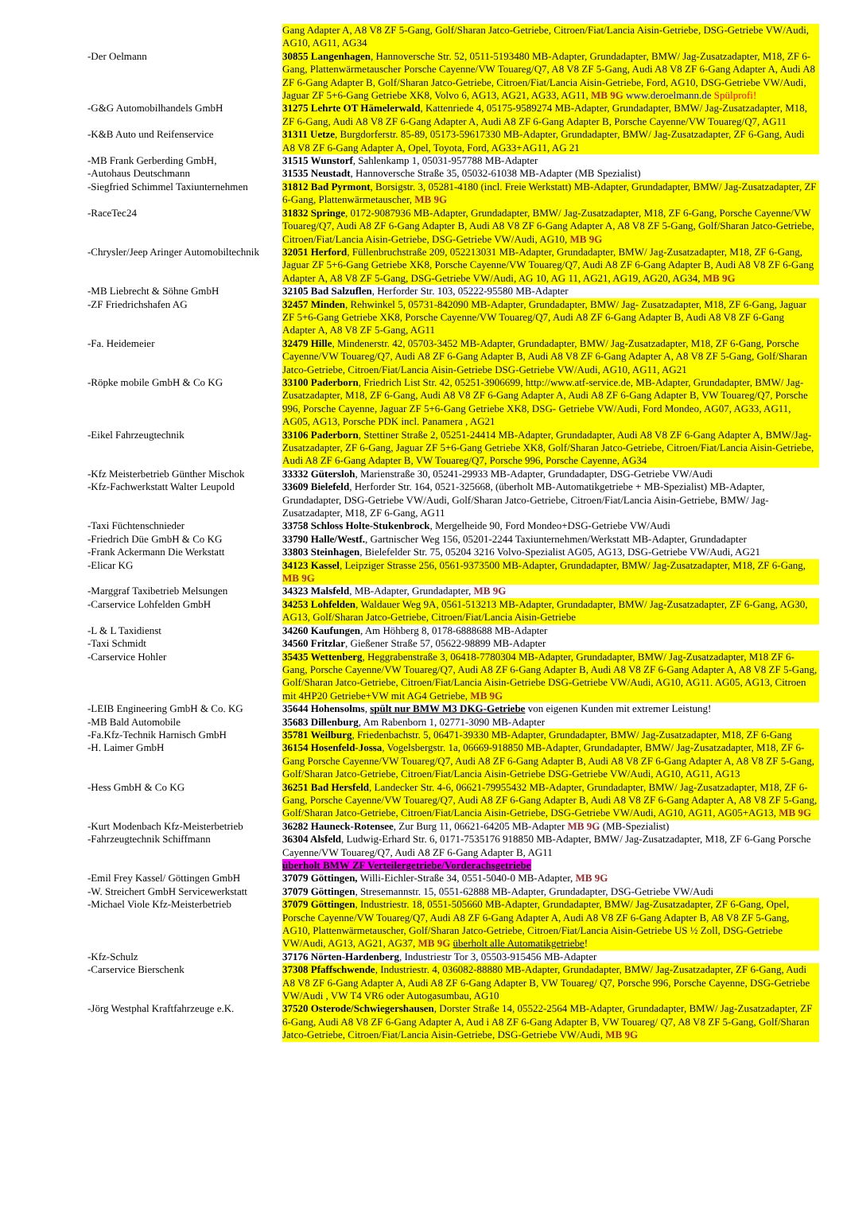| | Gang Adapter A, A8 V8 ZF 5-Gang, Golf/Sharan Jatco-Getriebe, Citroen/Fiat/Lancia Aisin-Getriebe, DSG-Getriebe VW/Audi, AG10, AG11, AG34 |
| -Der Oelmann | 30855 Langenhagen , Hannoversche Str. 52, 0511-5193480 MB-Adapter, Grundadapter, BMW/ Jag-Zusatzadapter, M18, ZF 6-Gang, Plattenwärmetauscher Porsche Cayenne/VW Touareg/Q7, A8 V8 ZF 5-Gang, Audi A8 V8 ZF 6-Gang Adapter A, Audi A8 ZF 6-Gang Adapter B, Golf/Sharan Jatco-Getriebe, Citroen/Fiat/Lancia Aisin-Getriebe, Ford, AG10, DSG-Getriebe VW/Audi, Jaguar ZF 5+6-Gang Getriebe XK8, Volvo 6, AG13, AG21, AG33, AG11, MB 9G www.deroelmann.de Spülprofi! |
| -G&G Automobilhandels GmbH | 31275 Lehrte OT Hämelerwald , Kattenriede 4, 05175-9589274 MB-Adapter, Grundadapter, BMW/ Jag-Zusatzadapter, M18, ZF 6-Gang, Audi A8 V8 ZF 6-Gang Adapter A, Audi A8 ZF 6-Gang Adapter B, Porsche Cayenne/VW Touareg/Q7, AG11 |
| -K&B Auto und Reifenservice | 31311 Uetze , Burgdorferstr. 85-89, 05173-59617330 MB-Adapter, Grundadapter, BMW/ Jag-Zusatzadapter, ZF 6-Gang, Audi A8 V8 ZF 6-Gang Adapter A, Opel, Toyota, Ford, AG33+AG11, AG 21 |
| -MB Frank Gerberding GmbH, | 31515 Wunstorf , Sahlenkamp 1, 05031-957788 MB-Adapter |
| -Autohaus Deutschmann | 31535 Neustadt , Hannoversche Straße 35, 05032-61038 MB-Adapter (MB Spezialist) |
| -Siegfried Schimmel Taxiunternehmen | 31812 Bad Pyrmont , Borsigstr. 3, 05281-4180 (incl. Freie Werkstatt) MB-Adapter, Grundadapter, BMW/ Jag-Zusatzadapter, ZF 6-Gang, Plattenwärmetauscher, MB 9G |
| -RaceTec24 | 31832 Springe , 0172-9087936 MB-Adapter, Grundadapter, BMW/ Jag-Zusatzadapter, M18, ZF 6-Gang, Porsche Cayenne/VW Touareg/Q7, Audi A8 ZF 6-Gang Adapter B, Audi A8 V8 ZF 6-Gang Adapter A, A8 V8 ZF 5-Gang, Golf/Sharan Jatco-Getriebe, Citroen/Fiat/Lancia Aisin-Getriebe, DSG-Getriebe VW/Audi, AG10, MB 9G |
| -Chrysler/Jeep Aringer Automobiltechnik | 32051 Herford , Füllenbruchstraße 209, 052213031 MB-Adapter, Grundadapter, BMW/ Jag-Zusatzadapter, M18, ZF 6-Gang, Jaguar ZF 5+6-Gang Getriebe XK8, Porsche Cayenne/VW Touareg/Q7, Audi A8 ZF 6-Gang Adapter B, Audi A8 V8 ZF 6-Gang Adapter A, A8 V8 ZF 5-Gang, DSG-Getriebe VW/Audi, AG 10, AG 11, AG21, AG19, AG20, AG34, MB 9G |
| -MB Liebrecht & Söhne GmbH | 32105 Bad Salzuflen , Herforder Str. 103, 05222-95580 MB-Adapter |
| -ZF Friedrichshafen AG | 32457 Minden , Rehwinkel 5, 05731-842090 MB-Adapter, Grundadapter, BMW/ Jag- Zusatzadapter, M18, ZF 6-Gang, Jaguar ZF 5+6-Gang Getriebe XK8, Porsche Cayenne/VW Touareg/Q7, Audi A8 ZF 6-Gang Adapter B, Audi A8 V8 ZF 6-Gang Adapter A, A8 V8 ZF 5-Gang, AG11 |
| -Fa. Heidemeier | 32479 Hille , Mindenerstr. 42, 05703-3452 MB-Adapter, Grundadapter, BMW/ Jag-Zusatzadapter, M18, ZF 6-Gang, Porsche Cayenne/VW Touareg/Q7, Audi A8 ZF 6-Gang Adapter B, Audi A8 V8 ZF 6-Gang Adapter A, A8 V8 ZF 5-Gang, Golf/Sharan Jatco-Getriebe, Citroen/Fiat/Lancia Aisin-Getriebe DSG-Getriebe VW/Audi, AG10, AG11, AG21 |
| -Röpke mobile GmbH & Co KG | 33100 Paderborn , Friedrich List Str. 42, 05251-3906699, http://www.atf-service.de, MB-Adapter, Grundadapter, BMW/ Jag-Zusatzadapter, M18, ZF 6-Gang, Audi A8 V8 ZF 6-Gang Adapter A, Audi A8 ZF 6-Gang Adapter B, VW Touareg/Q7, Porsche 996, Porsche Cayenne, Jaguar ZF 5+6-Gang Getriebe XK8, DSG- Getriebe VW/Audi, Ford Mondeo, AG07, AG33, AG11, AG05, AG13, Porsche PDK incl. Panamera , AG21 |
| -Eikel Fahrzeugtechnik | 33106 Paderborn , Stettiner Straße 2, 05251-24414 MB-Adapter, Grundadapter, Audi A8 V8 ZF 6-Gang Adapter A, BMW/Jag-Zusatzadapter, ZF 6-Gang, Jaguar ZF 5+6-Gang Getriebe XK8, Golf/Sharan Jatco-Getriebe, Citroen/Fiat/Lancia Aisin-Getriebe, Audi A8 ZF 6-Gang Adapter B, VW Touareg/Q7, Porsche 996, Porsche Cayenne, AG34 |
| -Kfz Meisterbetrieb Günther Mischok | 33332 Gütersloh , Marienstraße 30, 05241-29933 MB-Adapter, Grundadapter, DSG-Getriebe VW/Audi |
| -Kfz-Fachwerkstatt Walter Leupold | 33609 Bielefeld , Herforder Str. 164, 0521-325668, (überholt MB-Automatikgetriebe + MB-Spezialist) MB-Adapter, Grundadapter, DSG-Getriebe VW/Audi, Golf/Sharan Jatco-Getriebe, Citroen/Fiat/Lancia Aisin-Getriebe, BMW/ Jag-Zusatzadapter, M18, ZF 6-Gang, AG11 |
| -Taxi Füchtenschnieder | 33758 Schloss Holte-Stukenbrock , Mergelheide 90, Ford Mondeo + DSG-Getriebe VW/Audi |
| -Friedrich Düe GmbH & Co KG | 33790 Halle/Westf. , Gartnischer Weg 156, 05201-2244 Taxiunternehmen/Werkstatt MB-Adapter, Grundadapter |
| -Frank Ackermann Die Werkstatt | 33803 Steinhagen , Bielefelder Str. 75, 05204 3216 Volvo-Spezialist AG05, AG13, DSG-Getriebe VW/Audi, AG21 |
| -Elicar KG | 34123 Kassel , Leipziger Strasse 256, 0561-9373500 MB-Adapter, Grundadapter, BMW/ Jag-Zusatzadapter, M18, ZF 6-Gang, MB 9G |
| -Marggraf Taxibetrieb Melsungen | 34323 Malsfeld , MB-Adapter, Grundadapter, MB 9G |
| -Carservice Lohfelden GmbH | 34253 Lohfelden , Waldauer Weg 9A, 0561-513213 MB-Adapter, Grundadapter, BMW/ Jag-Zusatzadapter, ZF 6-Gang, AG30, AG13, Golf/Sharan Jatco-Getriebe, Citroen/Fiat/Lancia Aisin-Getriebe |
| -L & L Taxidienst | 34260 Kaufungen , Am Höhberg 8, 0178-6888688 MB-Adapter |
| -Taxi Schmidt | 34560 Fritzlar , Gießener Straße 57, 05622-98899 MB-Adapter |
| -Carservice Hohler | 35435 Wettenberg , Heggrabenstraße 3, 06418-7780304 MB-Adapter, Grundadapter, BMW/ Jag-Zusatzadapter, M18 ZF 6-Gang, Porsche Cayenne/VW Touareg/Q7, Audi A8 ZF 6-Gang Adapter B, Audi A8 V8 ZF 6-Gang Adapter A, A8 V8 ZF 5-Gang, Golf/Sharan Jatco-Getriebe, Citroen/Fiat/Lancia Aisin-Getriebe DSG-Getriebe VW/Audi, AG10, AG11. AG05, AG13, Citroen mit 4HP20 Getriebe+VW mit AG4 Getriebe, MB 9G |
| -LEIB Engineering GmbH & Co. KG | 35644 Hohensolms , spült nur BMW M3 DKG-Getriebe von eigenen Kunden mit extremer Leistung! |
| -MB Bald Automobile | 35683 Dillenburg , Am Rabenborn 1, 02771-3090 MB-Adapter |
| -Fa.Kfz-Technik Harnisch GmbH | 35781 Weilburg , Friedenbachstr. 5, 06471-39330 MB-Adapter, Grundadapter, BMW/ Jag-Zusatzadapter, M18, ZF 6-Gang |
| -H. Laimer GmbH | 36154 Hosenfeld-Jossa , Vogelsbergstr. 1a, 06669-918850 MB-Adapter, Grundadapter, BMW/ Jag-Zusatzadapter, M18, ZF 6-Gang Porsche Cayenne/VW Touareg/Q7, Audi A8 ZF 6-Gang Adapter B, Audi A8 V8 ZF 6-Gang Adapter A, A8 V8 ZF 5-Gang, Golf/Sharan Jatco-Getriebe, Citroen/Fiat/Lancia Aisin-Getriebe DSG-Getriebe VW/Audi, AG10, AG11, AG13 |
| -Hess GmbH & Co KG | 36251 Bad Hersfeld , Landecker Str. 4-6, 06621-79955432 MB-Adapter, Grundadapter, BMW/ Jag-Zusatzadapter, M18, ZF 6-Gang, Porsche Cayenne/VW Touareg/Q7, Audi A8 ZF 6-Gang Adapter B, Audi A8 V8 ZF 6-Gang Adapter A, A8 V8 ZF 5-Gang, Golf/Sharan Jatco-Getriebe, Citroen/Fiat/Lancia Aisin-Getriebe, DSG-Getriebe VW/Audi, AG10, AG11, AG05+AG13, MB 9G |
| -Kurt Modenbach Kfz-Meisterbetrieb | 36282 Hauneck-Rotensee , Zur Burg 11, 06621-64205 MB-Adapter MB 9G (MB-Spezialist) |
| -Fahrzeugtechnik Schiffmann | 36304 Alsfeld , Ludwig-Erhard Str. 6, 0171-7535176 918850 MB-Adapter, BMW/ Jag-Zusatzadapter, M18, ZF 6-Gang Porsche Cayenne/VW Touareg/Q7, Audi A8 ZF 6-Gang Adapter B, AG11 überholt BMW ZF Verteilergetriebe/Vorderachsgetriebe |
| -Emil Frey Kassel/ Göttingen GmbH | 37079 Göttingen, Willi-Eichler-Straße 34, 0551-5040-0 MB-Adapter, MB 9G |
| -W. Streichert GmbH Servicewerkstatt | 37079 Göttingen , Stresemannstr. 15, 0551-62888 MB-Adapter, Grundadapter, DSG-Getriebe VW/Audi |
| -Michael Viole Kfz-Meisterbetrieb | 37079 Göttingen , Industriestr. 18, 0551-505660 MB-Adapter, Grundadapter, BMW/ Jag-Zusatzadapter, ZF 6-Gang, Opel, Porsche Cayenne/VW Touareg/Q7, Audi A8 ZF 6-Gang Adapter A, Audi A8 V8 ZF 6-Gang Adapter B, A8 V8 ZF 5-Gang, AG10, Plattenwärmetauscher, Golf/Sharan Jatco-Getriebe, Citroen/Fiat/Lancia Aisin-Getriebe US ½ Zoll, DSG-Getriebe VW/Audi, AG13, AG21, AG37, MB 9G überholt alle Automatikgetriebe ! |
| -Kfz-Schulz | 37176 Nörten-Hardenberg , Industriestr Tor 3, 05503-915456 MB-Adapter |
| -Carservice Bierschenk | 37308 Pfaffschwende , Industriestr. 4, 036082-88880 MB-Adapter, Grundadapter, BMW/ Jag-Zusatzadapter, ZF 6-Gang, Audi A8 V8 ZF 6-Gang Adapter A, Audi A8 ZF 6-Gang Adapter B, VW Touareg/ Q7, Porsche 996, Porsche Cayenne, DSG-Getriebe VW/Audi , VW T4 VR6 oder Autogasumbau, AG10 |
| -Jörg Westphal Kraftfahrzeuge e.K. | 37520 Osterode/Schwiegershausen , Dorster Straße 14, 05522-2564 MB-Adapter, Grundadapter, BMW/ Jag-Zusatzadapter, ZF 6-Gang, Audi A8 V8 ZF 6-Gang Adapter A, Aud i A8 ZF 6-Gang Adapter B, VW Touareg/ Q7, A8 V8 ZF 5-Gang, Golf/Sharan Jatco-Getriebe, Citroen/Fiat/Lancia Aisin-Getriebe, DSG-Getriebe VW/Audi, MB 9G |